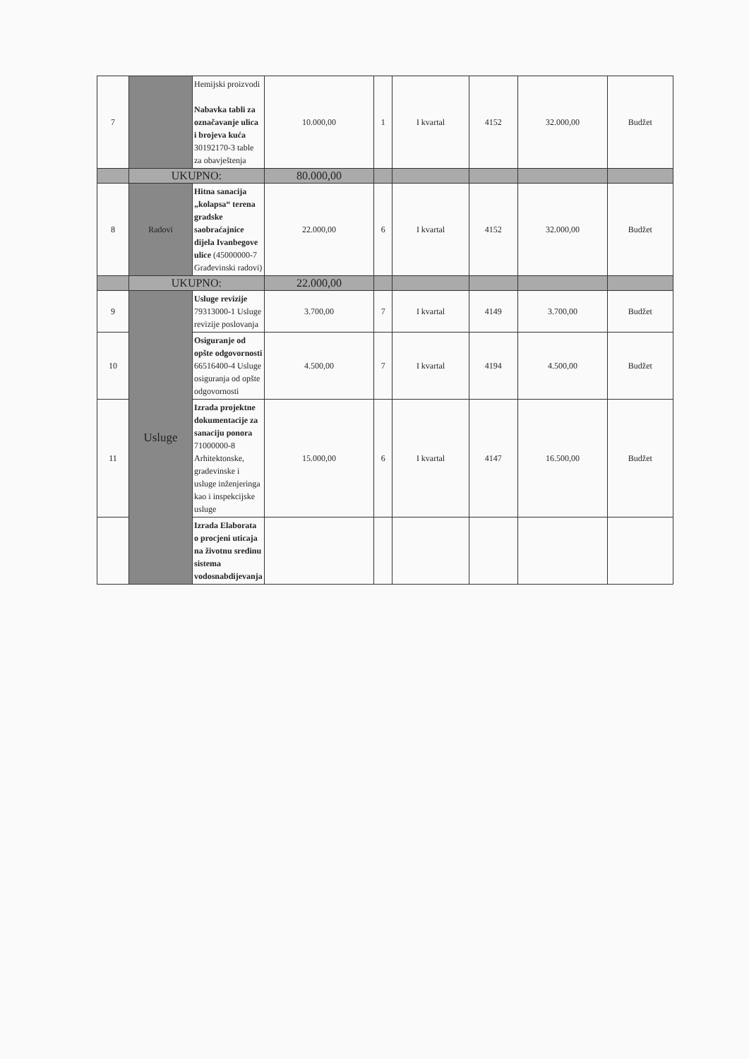| 7 | | Hemijski proizvodi Nabavka tabli za označavanje ulica i brojeva kuća 30192170-3 table za obavještenja | 10.000,00 | 1 | I kvartal | 4152 | 32.000,00 | Budžet |
| | UKUPNO: | | 80.000,00 | | | | | |
| 8 | Radovi | Hitna sanacija „kolapsa“ terena gradske saobraćajnice dijela Ivanbegove ulice (45000000-7 Građevinski radovi) | 22.000,00 | 6 | I kvartal | 4152 | 32.000,00 | Budžet |
| | UKUPNO: | | 22.000,00 | | | | | |
| 9 | Usluge | Usluge revizije 79313000-1 Usluge revizije poslovanja | 3.700,00 | 7 | I kvartal | 4149 | 3.700,00 | Budžet |
| 10 | | Osiguranje od opšte odgovornosti 66516400-4 Usluge osiguranja od opšte odgovornosti | 4.500,00 | 7 | I kvartal | 4194 | 4.500,00 | Budžet |
| 11 | | Izrada projektne dokumentacije za sanaciju ponora 71000000-8 Arhitektonske, gradevinske i usluge inženjeringa kao i inspekcijske usluge | 15.000,00 | 6 | I kvartal | 4147 | 16.500,00 | Budžet |
| | | Izrada Elaborata o procjeni uticaja na životnu sredinu sistema vodosnabdijevanja | | | | | | |